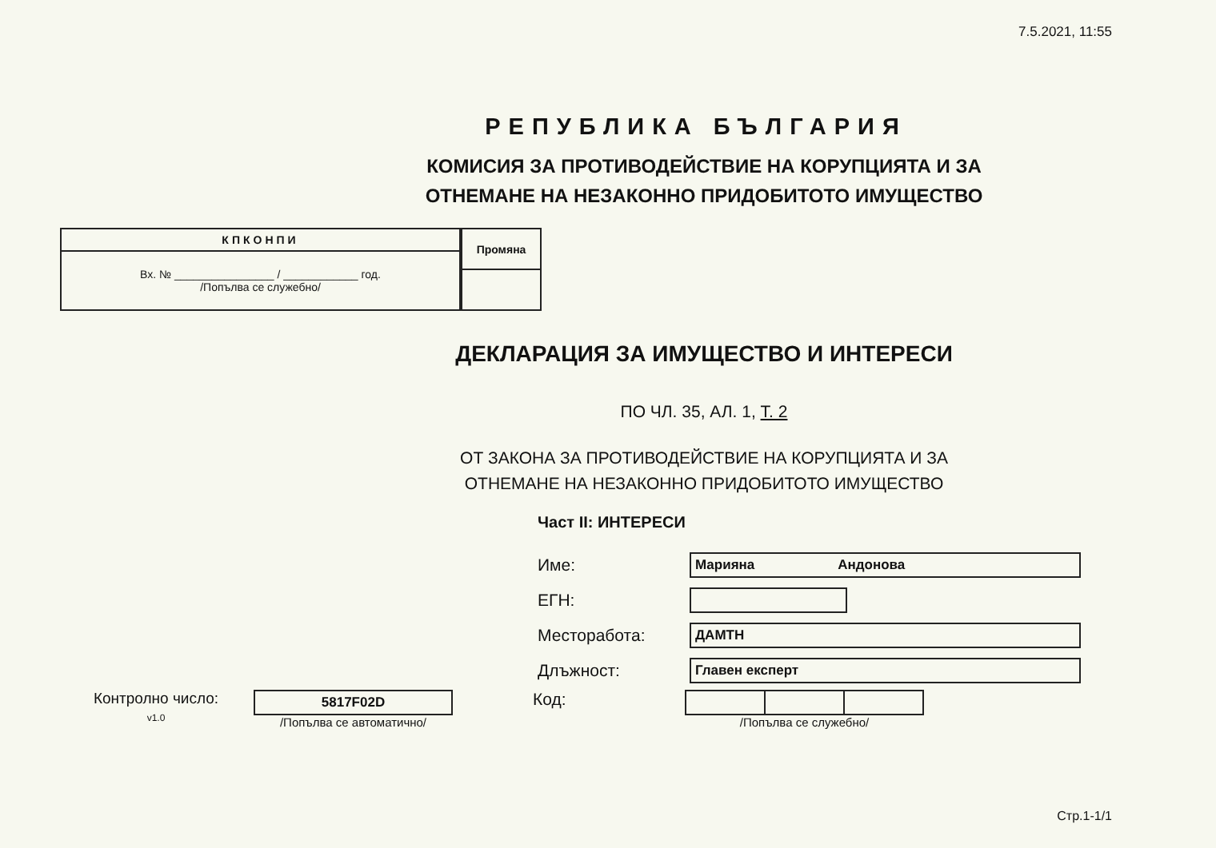7.5.2021, 11:55
РЕПУБЛИКА БЪЛГАРИЯ
КОМИСИЯ ЗА ПРОТИВОДЕЙСТВИЕ НА КОРУПЦИЯТА И ЗА
ОТНЕМАНЕ НА НЕЗАКОННО ПРИДОБИТОТО ИМУЩЕСТВО
| КПКОНПИ |
| --- |
| Вх. № ________________ / ____________ год. /Попълва се служебно/ |
| Промяна |
| --- |
ДЕКЛАРАЦИЯ ЗА ИМУЩЕСТВО И ИНТЕРЕСИ
ПО ЧЛ. 35, АЛ. 1, Т. 2
ОТ ЗАКОНА ЗА ПРОТИВОДЕЙСТВИЕ НА КОРУПЦИЯТА И ЗА
ОТНЕМАНЕ НА НЕЗАКОННО ПРИДОБИТОТО ИМУЩЕСТВО
Част II: ИНТЕРЕСИ
Име:
Марияна Андонова
ЕГН:
Месторабота:
ДАМТН
Длъжност:
Главен експерт
Контролно число:
v1.0
5817F02D
/Попълва се автоматично/
Код:
/Попълва се служебно/
Стр.1-1/1